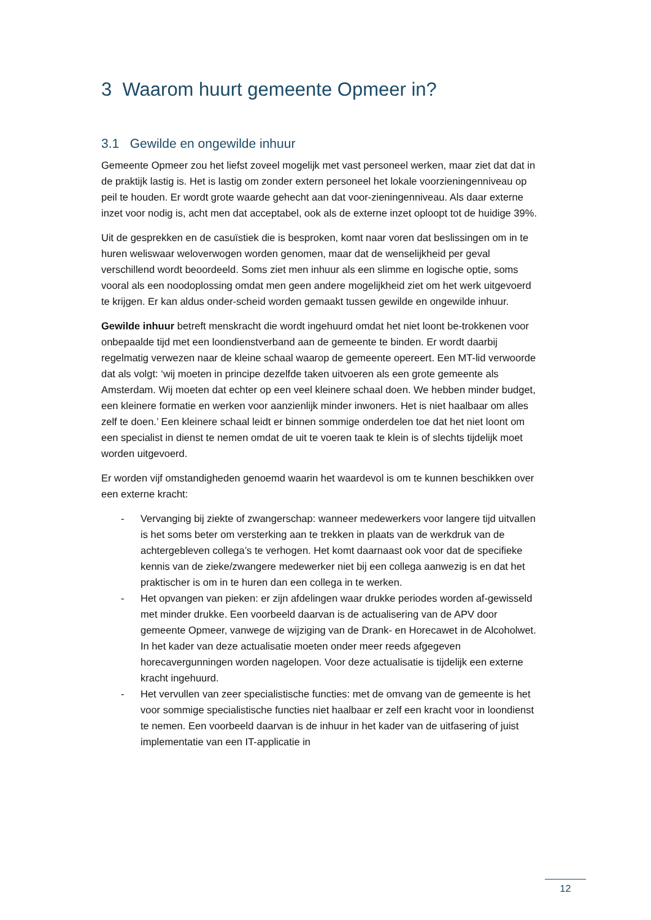3 Waarom huurt gemeente Opmeer in?
3.1 Gewilde en ongewilde inhuur
Gemeente Opmeer zou het liefst zoveel mogelijk met vast personeel werken, maar ziet dat dat in de praktijk lastig is. Het is lastig om zonder extern personeel het lokale voorzieningenniveau op peil te houden. Er wordt grote waarde gehecht aan dat voor-zieningenniveau. Als daar externe inzet voor nodig is, acht men dat acceptabel, ook als de externe inzet oploopt tot de huidige 39%.
Uit de gesprekken en de casuïstiek die is besproken, komt naar voren dat beslissingen om in te huren weliswaar weloverwogen worden genomen, maar dat de wenselijkheid per geval verschillend wordt beoordeeld. Soms ziet men inhuur als een slimme en logische optie, soms vooral als een noodoplossing omdat men geen andere mogelijkheid ziet om het werk uitgevoerd te krijgen. Er kan aldus onder-scheid worden gemaakt tussen gewilde en ongewilde inhuur.
Gewilde inhuur betreft menskracht die wordt ingehuurd omdat het niet loont be-trokkenen voor onbepaalde tijd met een loondienstverband aan de gemeente te binden. Er wordt daarbij regelmatig verwezen naar de kleine schaal waarop de gemeente opereert. Een MT-lid verwoorde dat als volgt: ‘wij moeten in principe dezelfde taken uitvoeren als een grote gemeente als Amsterdam. Wij moeten dat echter op een veel kleinere schaal doen. We hebben minder budget, een kleinere formatie en werken voor aanzienlijk minder inwoners. Het is niet haalbaar om alles zelf te doen.’ Een kleinere schaal leidt er binnen sommige onderdelen toe dat het niet loont om een specialist in dienst te nemen omdat de uit te voeren taak te klein is of slechts tijdelijk moet worden uitgevoerd.
Er worden vijf omstandigheden genoemd waarin het waardevol is om te kunnen beschikken over een externe kracht:
- Vervanging bij ziekte of zwangerschap: wanneer medewerkers voor langere tijd uitvallen is het soms beter om versterking aan te trekken in plaats van de werkdruk van de achtergebleven collega’s te verhogen. Het komt daarnaast ook voor dat de specifieke kennis van de zieke/zwangere medewerker niet bij een collega aanwezig is en dat het praktischer is om in te huren dan een collega in te werken.
- Het opvangen van pieken: er zijn afdelingen waar drukke periodes worden af-gewisseld met minder drukke. Een voorbeeld daarvan is de actualisering van de APV door gemeente Opmeer, vanwege de wijziging van de Drank- en Horecawet in de Alcoholwet. In het kader van deze actualisatie moeten onder meer reeds afgegeven horecavergunningen worden nagelopen. Voor deze actualisatie is tijdelijk een externe kracht ingehuurd.
- Het vervullen van zeer specialistische functies: met de omvang van de gemeente is het voor sommige specialistische functies niet haalbaar er zelf een kracht voor in loondienst te nemen. Een voorbeeld daarvan is de inhuur in het kader van de uitfasering of juist implementatie van een IT-applicatie in
12